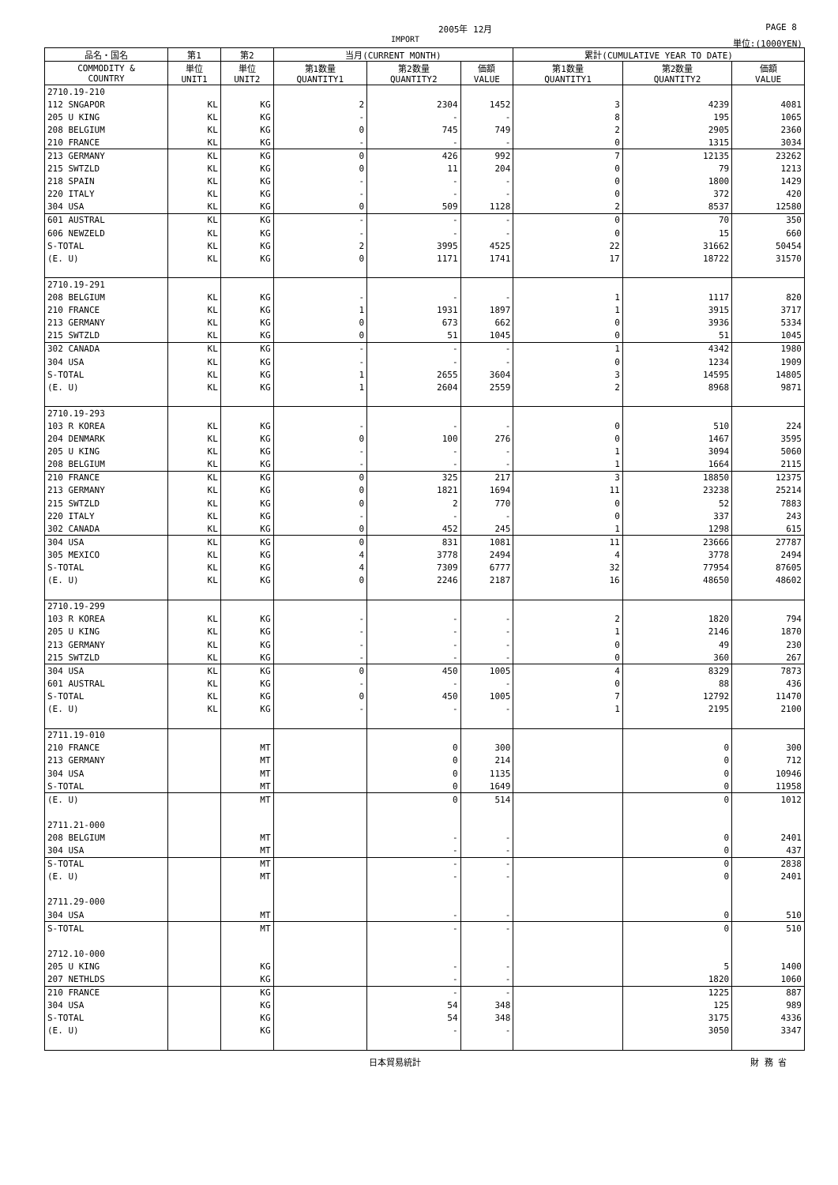2005年 12月 PAGE 8
IMPORT 単位:(1000YEN)
| 品名・国名 | 第1 | 第2 | 当月(CURRENT MONTH) | | | 累計(CUMULATIVE YEAR TO DATE) | | |
| --- | --- | --- | --- | --- | --- | --- | --- | --- |
| COMMODITY & COUNTRY | 単位 UNIT1 | 単位 UNIT2 | 第1数量 QUANTITY1 | 第2数量 QUANTITY2 | 価額 VALUE | 第1数量 QUANTITY1 | 第2数量 QUANTITY2 | 価額 VALUE |
| 2710.19-210 | | | | | | | | |
| 112 SNGAPOR | KL | KG | 2 | 2304 | 1452 | 3 | 4239 | 4081 |
| 205 U KING | KL | KG | - | - | - | 8 | 195 | 1065 |
| 208 BELGIUM | KL | KG | 0 | 745 | 749 | 2 | 2905 | 2360 |
| 210 FRANCE | KL | KG | - | - | - | 0 | 1315 | 3034 |
| 213 GERMANY | KL | KG | 0 | 426 | 992 | 7 | 12135 | 23262 |
| 215 SWTZLD | KL | KG | 0 | 11 | 204 | 0 | 79 | 1213 |
| 218 SPAIN | KL | KG | - | - | - | 0 | 1800 | 1429 |
| 220 ITALY | KL | KG | - | - | - | 0 | 372 | 420 |
| 304 USA | KL | KG | 0 | 509 | 1128 | 2 | 8537 | 12580 |
| 601 AUSTRAL | KL | KG | - | - | - | 0 | 70 | 350 |
| 606 NEWZELD | KL | KG | - | - | - | 0 | 15 | 660 |
| S-TOTAL | KL | KG | 2 | 3995 | 4525 | 22 | 31662 | 50454 |
| (E. U) | KL | KG | 0 | 1171 | 1741 | 17 | 18722 | 31570 |
| 2710.19-291 | | | | | | | | |
| 208 BELGIUM | KL | KG | - | - | - | 1 | 1117 | 820 |
| 210 FRANCE | KL | KG | 1 | 1931 | 1897 | 1 | 3915 | 3717 |
| 213 GERMANY | KL | KG | 0 | 673 | 662 | 0 | 3936 | 5334 |
| 215 SWTZLD | KL | KG | 0 | 51 | 1045 | 0 | 51 | 1045 |
| 302 CANADA | KL | KG | - | - | - | 1 | 4342 | 1980 |
| 304 USA | KL | KG | - | - | - | 0 | 1234 | 1909 |
| S-TOTAL | KL | KG | 1 | 2655 | 3604 | 3 | 14595 | 14805 |
| (E. U) | KL | KG | 1 | 2604 | 2559 | 2 | 8968 | 9871 |
| 2710.19-293 | | | | | | | | |
| 103 R KOREA | KL | KG | - | - | - | 0 | 510 | 224 |
| 204 DENMARK | KL | KG | 0 | 100 | 276 | 0 | 1467 | 3595 |
| 205 U KING | KL | KG | - | - | - | 1 | 3094 | 5060 |
| 208 BELGIUM | KL | KG | - | - | - | 1 | 1664 | 2115 |
| 210 FRANCE | KL | KG | 0 | 325 | 217 | 3 | 18850 | 12375 |
| 213 GERMANY | KL | KG | 0 | 1821 | 1694 | 11 | 23238 | 25214 |
| 215 SWTZLD | KL | KG | 0 | 2 | 770 | 0 | 52 | 7883 |
| 220 ITALY | KL | KG | - | - | - | 0 | 337 | 243 |
| 302 CANADA | KL | KG | 0 | 452 | 245 | 1 | 1298 | 615 |
| 304 USA | KL | KG | 0 | 831 | 1081 | 11 | 23666 | 27787 |
| 305 MEXICO | KL | KG | 4 | 3778 | 2494 | 4 | 3778 | 2494 |
| S-TOTAL | KL | KG | 4 | 7309 | 6777 | 32 | 77954 | 87605 |
| (E. U) | KL | KG | 0 | 2246 | 2187 | 16 | 48650 | 48602 |
| 2710.19-299 | | | | | | | | |
| 103 R KOREA | KL | KG | - | - | - | 2 | 1820 | 794 |
| 205 U KING | KL | KG | - | - | - | 1 | 2146 | 1870 |
| 213 GERMANY | KL | KG | - | - | - | 0 | 49 | 230 |
| 215 SWTZLD | KL | KG | - | - | - | 0 | 360 | 267 |
| 304 USA | KL | KG | 0 | 450 | 1005 | 4 | 8329 | 7873 |
| 601 AUSTRAL | KL | KG | - | - | - | 0 | 88 | 436 |
| S-TOTAL | KL | KG | 0 | 450 | 1005 | 7 | 12792 | 11470 |
| (E. U) | KL | KG | - | - | - | 1 | 2195 | 2100 |
| 2711.19-010 | | | | | | | | |
| 210 FRANCE | | MT | | 0 | 300 | | 0 | 300 |
| 213 GERMANY | | MT | | 0 | 214 | | 0 | 712 |
| 304 USA | | MT | | 0 | 1135 | | 0 | 10946 |
| S-TOTAL | | MT | | 0 | 1649 | | 0 | 11958 |
| (E. U) | | MT | | 0 | 514 | | 0 | 1012 |
| 2711.21-000 | | | | | | | | |
| 208 BELGIUM | | MT | | - | - | | 0 | 2401 |
| 304 USA | | MT | | - | - | | 0 | 437 |
| S-TOTAL | | MT | | - | - | | 0 | 2838 |
| (E. U) | | MT | | - | - | | 0 | 2401 |
| 2711.29-000 | | | | | | | | |
| 304 USA | | MT | | - | - | | 0 | 510 |
| S-TOTAL | | MT | | - | - | | 0 | 510 |
| 2712.10-000 | | | | | | | | |
| 205 U KING | | KG | | - | - | | 5 | 1400 |
| 207 NETHLDS | | KG | | - | - | | 1820 | 1060 |
| 210 FRANCE | | KG | | - | - | | 1225 | 887 |
| 304 USA | | KG | | 54 | 348 | | 125 | 989 |
| S-TOTAL | | KG | | 54 | 348 | | 3175 | 4336 |
| (E. U) | | KG | | - | - | | 3050 | 3347 |
日本貿易統計 財 務 省